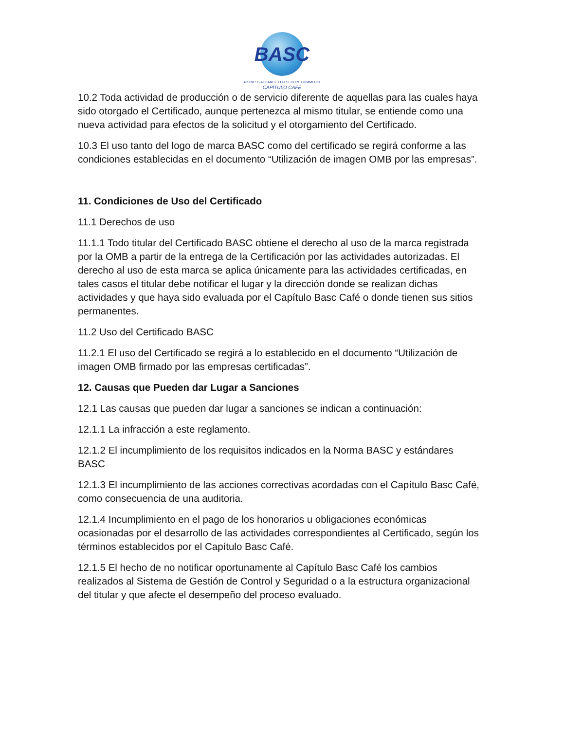BASC
BUSINESS ALLIANCE FOR SECURE COMMERCE
CAPÍTULO CAFÉ
10.2 Toda actividad de producción o de servicio diferente de aquellas para las cuales haya sido otorgado el Certificado, aunque pertenezca al mismo titular, se entiende como una nueva actividad para efectos de la solicitud y el otorgamiento del Certificado.
10.3 El uso tanto del logo de marca BASC como del certificado se regirá conforme a las condiciones establecidas en el documento “Utilización de imagen OMB por las empresas”.
11. Condiciones de Uso del Certificado
11.1 Derechos de uso
11.1.1 Todo titular del Certificado BASC obtiene el derecho al uso de la marca registrada por la OMB a partir de la entrega de la Certificación por las actividades autorizadas. El derecho al uso de esta marca se aplica únicamente para las actividades certificadas, en tales casos el titular debe notificar el lugar y la dirección donde se realizan dichas actividades y que haya sido evaluada por el Capítulo Basc Café o donde tienen sus sitios permanentes.
11.2 Uso del Certificado BASC
11.2.1 El uso del Certificado se regirá a lo establecido en el documento “Utilización de imagen OMB firmado por las empresas certificadas”.
12. Causas que Pueden dar Lugar a Sanciones
12.1 Las causas que pueden dar lugar a sanciones se indican a continuación:
12.1.1 La infracción a este reglamento.
12.1.2 El incumplimiento de los requisitos indicados en la Norma BASC y estándares BASC
12.1.3 El incumplimiento de las acciones correctivas acordadas con el Capítulo Basc Café, como consecuencia de una auditoria.
12.1.4 Incumplimiento en el pago de los honorarios u obligaciones económicas ocasionadas por el desarrollo de las actividades correspondientes al Certificado, según los términos establecidos por el Capítulo Basc Café.
12.1.5 El hecho de no notificar oportunamente al Capítulo Basc Café los cambios realizados al Sistema de Gestión de Control y Seguridad o a la estructura organizacional del titular y que afecte el desempeño del proceso evaluado.